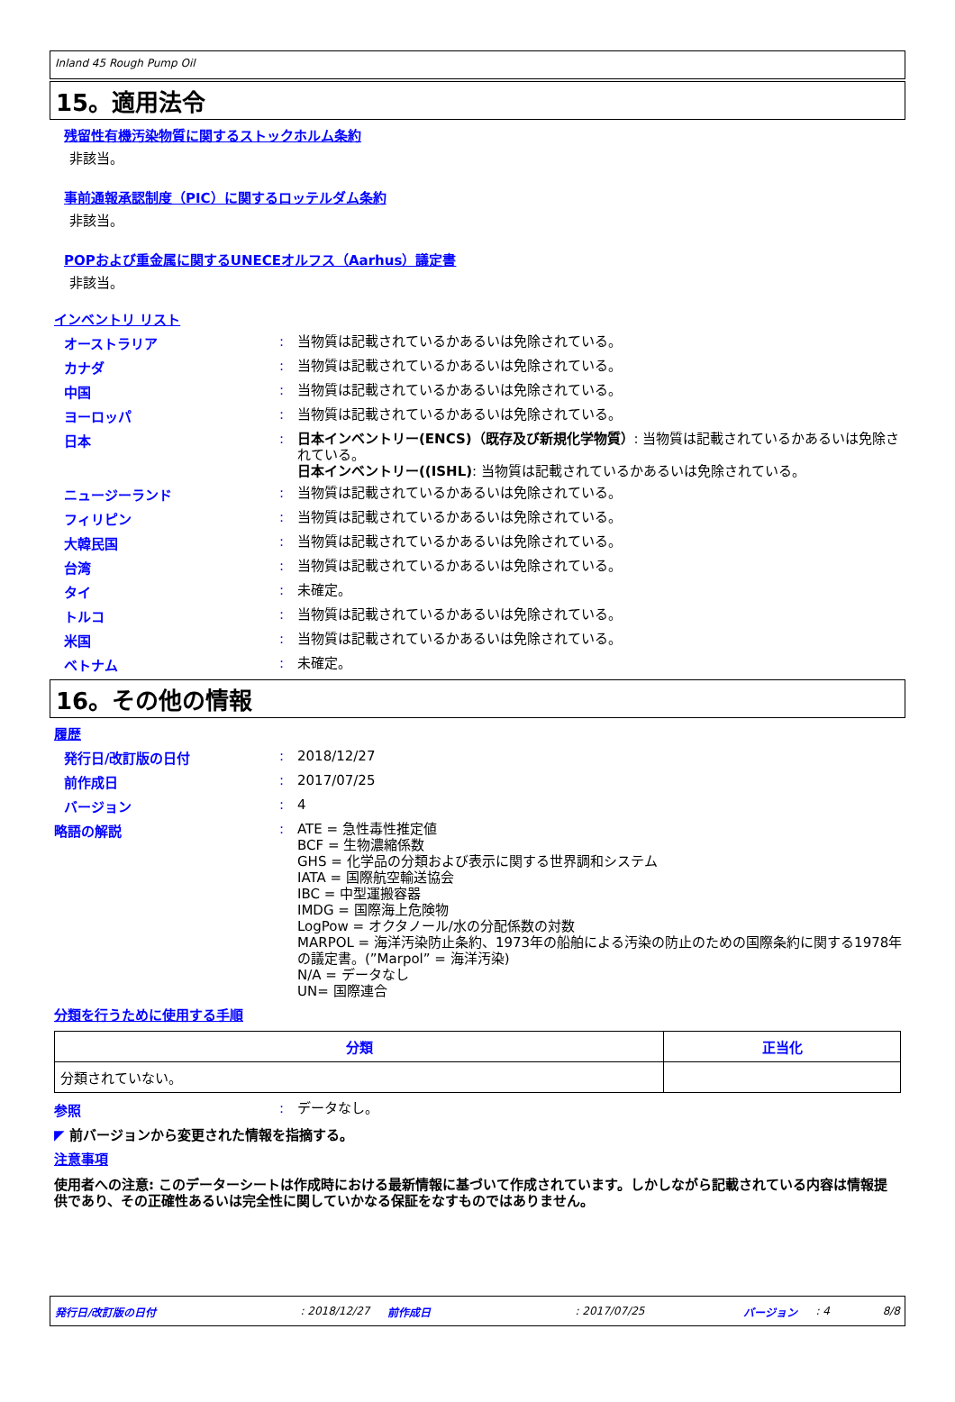Inland 45 Rough Pump Oil
15。適用法令
残留性有機汚染物質に関するストックホルム条約
非該当。
事前通報承認制度（PIC）に関するロッテルダム条約
非該当。
POPおよび重金属に関するUNECEオルフス（Aarhus）議定書
非該当。
インベントリ リスト
オーストラリア :
当物質は記載されているかあるいは免除されている。
カナダ :
当物質は記載されているかあるいは免除されている。
中国 :
当物質は記載されているかあるいは免除されている。
ヨーロッパ :
当物質は記載されているかあるいは免除されている。
日本 :
日本インベントリー(ENCS)（既存及び新規化学物質）: 当物質は記載されているかあるいは免除されている。
日本インベントリー((ISHL): 当物質は記載されているかあるいは免除されている。
ニュージーランド :
当物質は記載されているかあるいは免除されている。
フィリピン :
当物質は記載されているかあるいは免除されている。
大韓民国 :
当物質は記載されているかあるいは免除されている。
台湾 :
当物質は記載されているかあるいは免除されている。
タイ :
未確定。
トルコ :
当物質は記載されているかあるいは免除されている。
米国 :
当物質は記載されているかあるいは免除されている。
ベトナム :
未確定。
16。その他の情報
履歴
発行日/改訂版の日付 :
2018/12/27
前作成日 :
2017/07/25
バージョン :
4
略語の解説 :
ATE = 急性毒性推定値
BCF = 生物濃縮係数
GHS = 化学品の分類および表示に関する世界調和システム
IATA = 国際航空輸送協会
IBC = 中型運搬容器
IMDG = 国際海上危険物
LogPow = オクタノール/水の分配係数の対数
MARPOL = 海洋汚染防止条約、1973年の船舶による汚染の防止のための国際条約に関する1978年の議定書。(”Marpol” = 海洋汚染)
N/A = データなし
UN= 国際連合
分類を行うために使用する手順
| 分類 | 正当化 |
| --- | --- |
| 分類されていない。 | |
参照 :
データなし。
◤ 前バージョンから変更された情報を指摘する。
注意事項
使用者への注意: このデーターシートは作成時における最新情報に基づいて作成されています。しかしながら記載されている内容は情報提供であり、その正確性あるいは完全性に関していかなる保証をなすものではありません。
発行日/改訂版の日付: 2018/12/27 前作成日: 2017/07/25 バージョン: 4 8/8